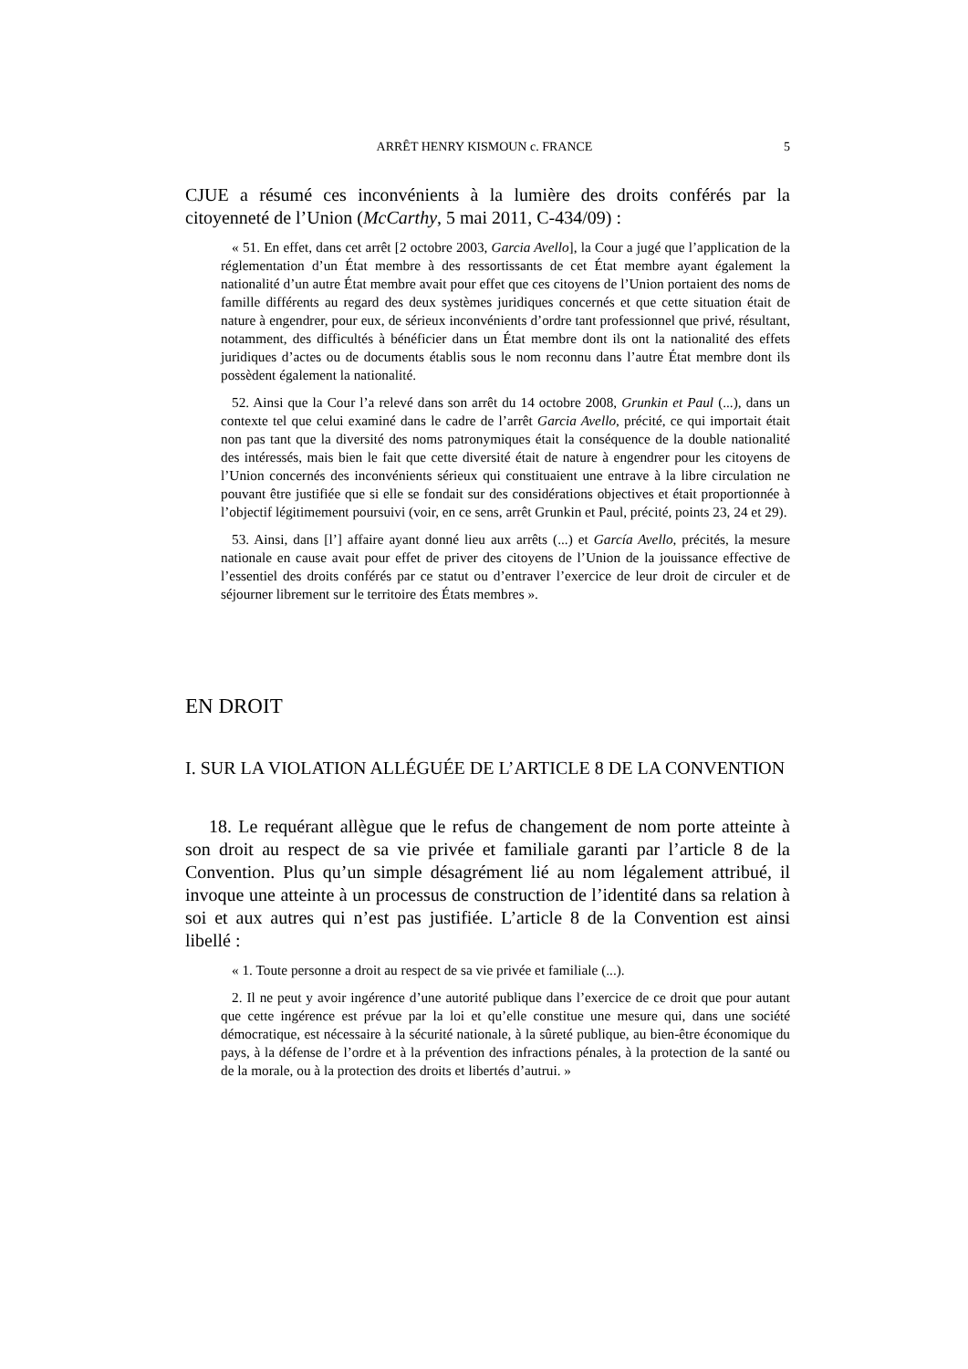ARRÊT HENRY KISMOUN c. FRANCE 5
CJUE a résumé ces inconvénients à la lumière des droits conférés par la citoyenneté de l’Union (McCarthy, 5 mai 2011, C-434/09) :
« 51. En effet, dans cet arrêt [2 octobre 2003, Garcia Avello], la Cour a jugé que l’application de la réglementation d’un État membre à des ressortissants de cet État membre ayant également la nationalité d’un autre État membre avait pour effet que ces citoyens de l’Union portaient des noms de famille différents au regard des deux systèmes juridiques concernés et que cette situation était de nature à engendrer, pour eux, de sérieux inconvénients d’ordre tant professionnel que privé, résultant, notamment, des difficultés à bénéficier dans un État membre dont ils ont la nationalité des effets juridiques d’actes ou de documents établis sous le nom reconnu dans l’autre État membre dont ils possèdent également la nationalité.
52. Ainsi que la Cour l’a relevé dans son arrêt du 14 octobre 2008, Grunkin et Paul (...), dans un contexte tel que celui examiné dans le cadre de l’arrêt Garcia Avello, précité, ce qui importait était non pas tant que la diversité des noms patronymiques était la conséquence de la double nationalité des intéressés, mais bien le fait que cette diversité était de nature à engendrer pour les citoyens de l’Union concernés des inconvénients sérieux qui constituaient une entrave à la libre circulation ne pouvant être justifiée que si elle se fondait sur des considérations objectives et était proportionnée à l’objectif légitimement poursuivi (voir, en ce sens, arrêt Grunkin et Paul, précité, points 23, 24 et 29).
53. Ainsi, dans [l’] affaire ayant donné lieu aux arrêts (...) et García Avello, précités, la mesure nationale en cause avait pour effet de priver des citoyens de l’Union de la jouissance effective de l’essentiel des droits conférés par ce statut ou d’entraver l’exercice de leur droit de circuler et de séjourner librement sur le territoire des États membres ».
EN DROIT
I. SUR LA VIOLATION ALLÉGUÉE DE L’ARTICLE 8 DE LA CONVENTION
18. Le requérant allègue que le refus de changement de nom porte atteinte à son droit au respect de sa vie privée et familiale garanti par l’article 8 de la Convention. Plus qu’un simple désagrément lié au nom légalement attribué, il invoque une atteinte à un processus de construction de l’identité dans sa relation à soi et aux autres qui n’est pas justifiée. L’article 8 de la Convention est ainsi libellé :
« 1. Toute personne a droit au respect de sa vie privée et familiale (...).
2. Il ne peut y avoir ingérence d’une autorité publique dans l’exercice de ce droit que pour autant que cette ingérence est prévue par la loi et qu’elle constitue une mesure qui, dans une société démocratique, est nécessaire à la sécurité nationale, à la sûreté publique, au bien-être économique du pays, à la défense de l’ordre et à la prévention des infractions pénales, à la protection de la santé ou de la morale, ou à la protection des droits et libertés d’autrui. »